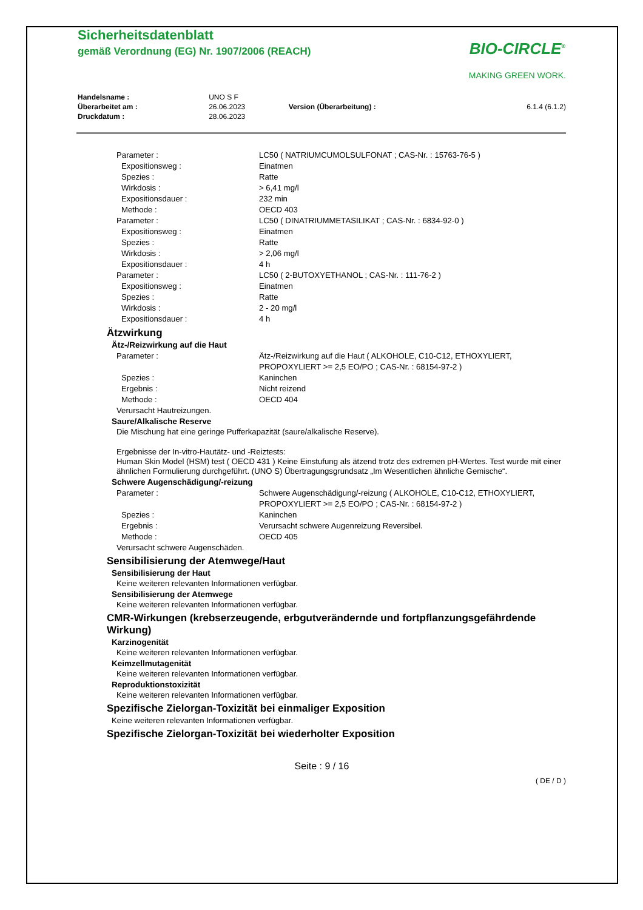Sicherheitsdatenblatt
gemäß Verordnung (EG) Nr. 1907/2006 (REACH)
BIO-CIRCLE<sup>®</sup>
MAKING GREEN WORK.
| Handelsname : | UNO S F | | |
| Überarbeitet am : | 26.06.2023 | Version (Überarbeitung) : | 6.1.4 (6.1.2) |
| Druckdatum : | 28.06.2023 | | |
| Parameter : | LC50 ( NATRIUMCUMOLSULFONAT ; CAS-Nr. : 15763-76-5 ) |
| Expositionsweg : | Einatmen |
| Spezies : | Ratte |
| Wirkdosis : | > 6,41 mg/l |
| Expositionsdauer : | 232 min |
| Methode : | OECD 403 |
| Parameter : | LC50 ( DINATRIUMMETASILIKAT ; CAS-Nr. : 6834-92-0 ) |
| Expositionsweg : | Einatmen |
| Spezies : | Ratte |
| Wirkdosis : | > 2,06 mg/l |
| Expositionsdauer : | 4 h |
| Parameter : | LC50 ( 2-BUTOXYETHANOL ; CAS-Nr. : 111-76-2 ) |
| Expositionsweg : | Einatmen |
| Spezies : | Ratte |
| Wirkdosis : | 2 - 20 mg/l |
| Expositionsdauer : | 4 h |
Ätzwirkung
Ätz-/Reizwirkung auf die Haut
| Parameter : | Ätz-/Reizwirkung auf die Haut ( ALKOHOLE, C10-C12, ETHOXYLIERT, PROPOXYLIERT >= 2,5 EO/PO ; CAS-Nr. : 68154-97-2 ) |
| Spezies : | Kaninchen |
| Ergebnis : | Nicht reizend |
| Methode : | OECD 404 |
Verursacht Hautreizungen.
Saure/Alkalische Reserve
Die Mischung hat eine geringe Pufferkapazität (saure/alkalische Reserve).
Ergebnisse der In-vitro-Hautätz- und -Reiztests:
Human Skin Model (HSM) test ( OECD 431 ) Keine Einstufung als ätzend trotz des extremen pH-Wertes. Test wurde mit einer ähnlichen Formulierung durchgeführt. (UNO S) Übertragungsgrundsatz „Im Wesentlichen ähnliche Gemische“.
Schwere Augenschädigung/-reizung
| Parameter : | Schwere Augenschädigung/-reizung ( ALKOHOLE, C10-C12, ETHOXYLIERT, PROPOXYLIERT >= 2,5 EO/PO ; CAS-Nr. : 68154-97-2 ) |
| Spezies : | Kaninchen |
| Ergebnis : | Verursacht schwere Augenreizung Reversibel. |
| Methode : | OECD 405 |
Verursacht schwere Augenschäden.
Sensibilisierung der Atemwege/Haut
Sensibilisierung der Haut
Keine weiteren relevanten Informationen verfügbar.
Sensibilisierung der Atemwege
Keine weiteren relevanten Informationen verfügbar.
CMR-Wirkungen (krebserzeugende, erbgutverändernde und fortpflanzungsgefährdende Wirkung)
Karzinogenität
Keine weiteren relevanten Informationen verfügbar.
Keimzellmutagenität
Keine weiteren relevanten Informationen verfügbar.
Reproduktionstoxizität
Keine weiteren relevanten Informationen verfügbar.
Spezifische Zielorgan-Toxizität bei einmaliger Exposition
Keine weiteren relevanten Informationen verfügbar.
Spezifische Zielorgan-Toxizität bei wiederholter Exposition
Seite : 9 / 16
( DE / D )